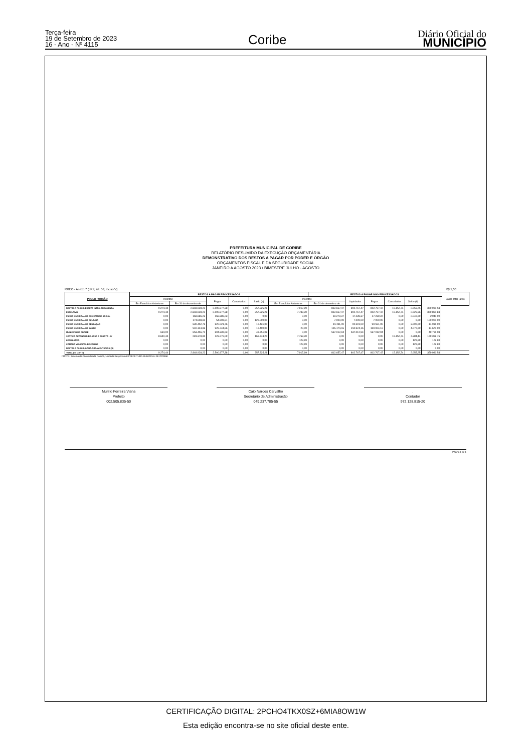Terça-feira
19 de Setembro de 2023
16 - Ano - Nº 4115
Coribe
Diário Oficial do
MUNICÍPIO
PREFEITURA MUNICIPAL DE CORIBE
RELATÓRIO RESUMIDO DA EXECUÇÃO ORÇAMENTÁRIA
DEMONSTRATIVO DOS RESTOS A PAGAR POR PODER E ÓRGÃO
ORÇAMENTOS FISCAL E DA SEGURIDADE SOCIAL
JANEIRO A AGOSTO 2023 / BIMESTRE JULHO - AGOSTO
RREO - Anexo 7 (LRF, art. 53, inciso V) R$ 1,00
| PODER / ORGÃO | RESTOS A PAGAR PROCESSADOS | | | | | | RESTOS A PAGAR NÃO PROCESSADOS | | | | | | Saldo Total (a+b) |
| --- | --- | --- | --- | --- | --- | --- | --- | --- | --- | --- | --- | --- | --- |
| | Inscritos | | Pagos | Cancelados | Saldo (a) | Inscritos | | Liquidados | Pagos | Cancelados | Saldo (b) | | |
| | Em Exercícios Anteriores | Em 31 de dezembro de | | | | Em Exercícios Anteriores | Em 31 de dezembro de | | | | | | |
| RESTOS A PAGAR (EXCETO INTRA-ORCAMENTÁ | 9.274,44 | 2.848.928,22 | 2.500.877,38 | 0,00 | 357.325,28 | 7.917,99 | 812.657,47 | 802.767,47 | 802.767,47 | 15.152,74 | 2.655,25 | 359.980,53 | |
| EXECUTIVO | 9.274,44 | 2.848.928,22 | 2.500.877,38 | 0,00 | 357.325,28 | 7.788,30 | 812.657,47 | 802.767,47 | 802.767,47 | 15.152,74 | 2.525,56 | 359.850,84 | |
| FUNDO MUNICIPAL DE ASSISTÊNCIA SOCIAL | 0,00 | 168.886,23 | 168.886,23 | 0,00 | 0,00 | 0,00 | 19.279,37 | 17.239,37 | 17.239,37 | 0,00 | 2.040,00 | 2.040,00 | |
| FUNDO MUNICIPAL DE CULTURA | 0,00 | 174.608,81 | 54.608,81 | 0,00 | 120.000,00 | 0,00 | 7.000,00 | 7.000,00 | 7.000,00 | 0,00 | 0,00 | 120.000,00 | |
| FUNDO MUNICIPAL DE EDUCAÇÃO | 0,00 | 630.452,76 | 620.021,76 | 0,00 | 10.431,00 | 0,00 | 94.191,00 | 90.591,00 | 90.591,00 | 0,00 | 3.600,00 | 14.031,00 | |
| FUNDO MUNICIPAL DE SAÚDE | 0,00 | 940.144,86 | 929.744,86 | 0,00 | 10.400,00 | 20,00 | 155.174,16 | 150.924,16 | 150.924,16 | 0,00 | 4.270,00 | 14.670,00 | |
| MUNICIPIO DE CORIBE | 634,00 | 653.456,71 | 604.339,63 | 0,00 | 49.751,08 | 0,00 | 537.012,94 | 537.012,94 | 537.012,94 | 0,00 | 0,00 | 49.751,08 | |
| SERVIÇO AUTONOMO DE ÁGUA E ESGOTO - S/ | 8.640,44 | 281.378,85 | 123.276,09 | 0,00 | 166.743,20 | 7.768,30 | 0,00 | 0,00 | 0,00 | 15.152,74 | -7.384,44 | 159.358,76 | |
| LEGISLATIVO | 0,00 | 0,00 | 0,00 | 0,00 | 0,00 | 129,69 | 0,00 | 0,00 | 0,00 | 0,00 | 129,69 | 129,69 | |
| CAMARA MUNICIPAL DE CORIBE | 0,00 | 0,00 | 0,00 | 0,00 | 0,00 | 129,69 | 0,00 | 0,00 | 0,00 | 0,00 | 129,69 | 129,69 | |
| RESTOS A PAGAR (INTRA-ORCAMENTÁRIOS) (II) | 0,00 | 0,00 | 0,00 | 0,00 | 0,00 | 0,00 | 0,00 | 0,00 | 0,00 | 0,00 | 0,00 | 0,00 | |
| TOTAL (III) = (I + II) | 9.274,44 | 2.848.928,22 | 2.500.877,38 | 0,00 | 357.325,28 | 7.917,99 | 812.657,47 | 802.767,47 | 802.767,47 | 15.152,74 | 2.655,25 | 359.980,53 | |
FONTE: Sistema de Contabilidade Pública, Unidade Responsável PREFEITURA MUNICIPAL DE CORIBE
Murillo Ferreira Viana
Prefeito
002.505.835-50
Caio Nardes Carvalho
Secretário de Administração
049.237.785-55
.
Contador
972.128.815-20
Página 1 de 1
CERTIFICAÇÃO DIGITAL: 2PCHO4TKX0SZ+6MIA8OW1W
Esta edição encontra-se no site oficial deste ente.